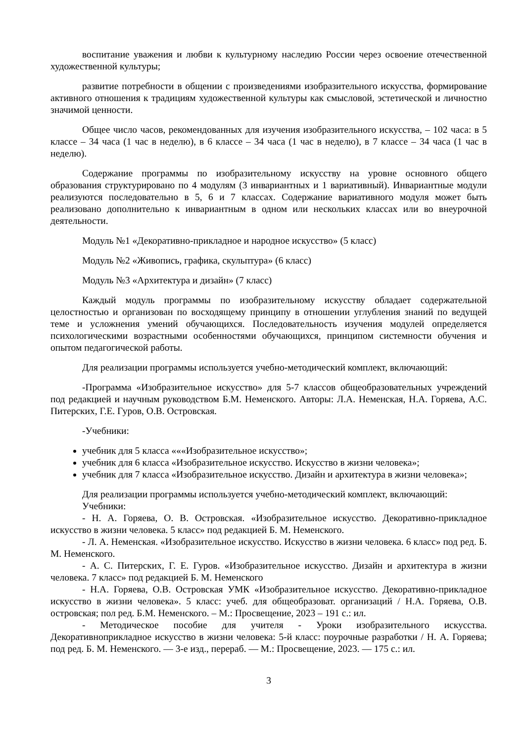воспитание уважения и любви к культурному наследию России через освоение отечественной художественной культуры;
развитие потребности в общении с произведениями изобразительного искусства, формирование активного отношения к традициям художественной культуры как смысловой, эстетической и личностно значимой ценности.
Общее число часов, рекомендованных для изучения изобразительного искусства, – 102 часа: в 5 классе – 34 часа (1 час в неделю), в 6 классе – 34 часа (1 час в неделю), в 7 классе – 34 часа (1 час в неделю).
Содержание программы по изобразительному искусству на уровне основного общего образования структурировано по 4 модулям (3 инвариантных и 1 вариативный). Инвариантные модули реализуются последовательно в 5, 6 и 7 классах. Содержание вариативного модуля может быть реализовано дополнительно к инвариантным в одном или нескольких классах или во внеурочной деятельности.
Модуль №1 «Декоративно-прикладное и народное искусство» (5 класс)
Модуль №2 «Живопись, графика, скульптура» (6 класс)
Модуль №3 «Архитектура и дизайн» (7 класс)
Каждый модуль программы по изобразительному искусству обладает содержательной целостностью и организован по восходящему принципу в отношении углубления знаний по ведущей теме и усложнения умений обучающихся. Последовательность изучения модулей определяется психологическими возрастными особенностями обучающихся, принципом системности обучения и опытом педагогической работы.
Для реализации программы используется учебно-методический комплект, включающий:
-Программа «Изобразительное искусство» для 5-7 классов общеобразовательных учреждений под редакцией и научным руководством Б.М. Неменского. Авторы: Л.А. Неменская, Н.А. Горяева, А.С. Питерских, Г.Е. Гуров, О.В. Островская.
-Учебники:
учебник для 5 класса «««Изобразительное искусство»;
учебник для 6 класса «Изобразительное искусство. Искусство в жизни человека»;
учебник для 7 класса «Изобразительное искусство. Дизайн и архитектура в жизни человека»;
Для реализации программы используется учебно-методический комплект, включающий:
Учебники:
- Н. А. Горяева, О. В. Островская. «Изобразительное искусство. Декоративно-прикладное искусство в жизни человека. 5 класс» под редакцией Б. М. Неменского.
- Л. А. Неменская. «Изобразительное искусство. Искусство в жизни человека. 6 класс» под ред. Б. М. Неменского.
- А. С. Питерских, Г. Е. Гуров. «Изобразительное искусство. Дизайн и архитектура в жизни человека. 7 класс» под редакцией Б. М. Неменского
- Н.А. Горяева, О.В. Островская УМК «Изобразительное искусство. Декоративно-прикладное искусство в жизни человека». 5 класс: учеб. для общеобразоват. организаций / Н.А. Горяева, О.В. островская; пол ред. Б.М. Неменского. – М.: Просвещение, 2023 – 191 с.: ил.
- Методическое пособие для учителя - Уроки изобразительного искусства. Декоративноприкладное искусство в жизни человека: 5-й класс: поурочные разработки / Н. А. Горяева; под ред. Б. М. Неменского. — 3-е изд., перераб. — М.: Просвещение, 2023. — 175 с.: ил.
3